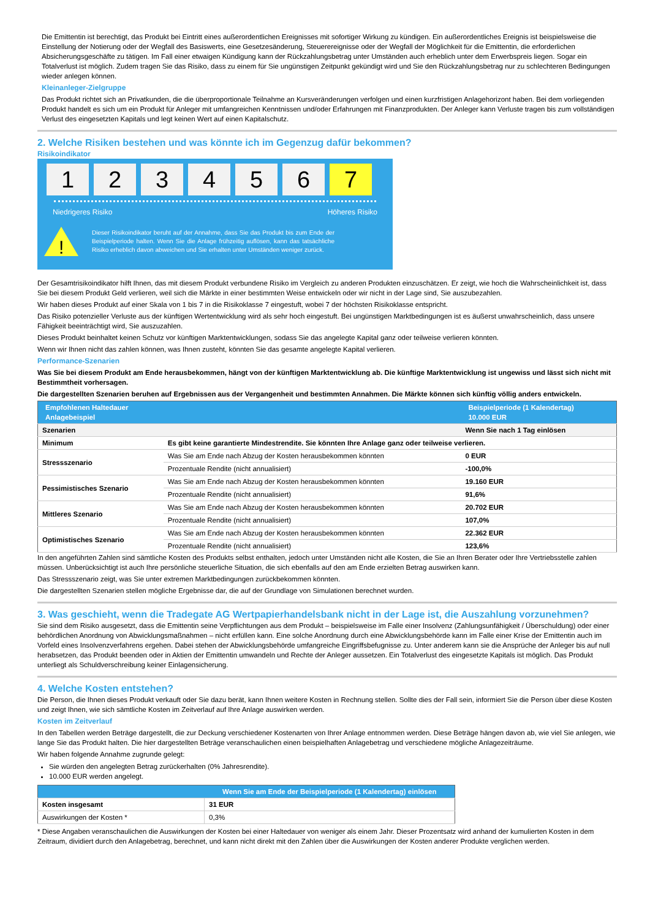Die Emittentin ist berechtigt, das Produkt bei Eintritt eines außerordentlichen Ereignisses mit sofortiger Wirkung zu kündigen. Ein außerordentliches Ereignis ist beispielsweise die Einstellung der Notierung oder der Wegfall des Basiswerts, eine Gesetzesänderung, Steuerereignisse oder der Wegfall der Möglichkeit für die Emittentin, die erforderlichen Absicherungsgeschäfte zu tätigen. Im Fall einer etwaigen Kündigung kann der Rückzahlungsbetrag unter Umständen auch erheblich unter dem Erwerbspreis liegen. Sogar ein Totalverlust ist möglich. Zudem tragen Sie das Risiko, dass zu einem für Sie ungünstigen Zeitpunkt gekündigt wird und Sie den Rückzahlungsbetrag nur zu schlechteren Bedingungen wieder anlegen können.
Kleinanleger-Zielgruppe
Das Produkt richtet sich an Privatkunden, die die überproportionale Teilnahme an Kursveränderungen verfolgen und einen kurzfristigen Anlagehorizont haben. Bei dem vorliegenden Produkt handelt es sich um ein Produkt für Anleger mit umfangreichen Kenntnissen und/oder Erfahrungen mit Finanzprodukten. Der Anleger kann Verluste tragen bis zum vollständigen Verlust des eingesetzten Kapitals und legt keinen Wert auf einen Kapitalschutz.
2. Welche Risiken bestehen und was könnte ich im Gegenzug dafür bekommen?
Risikoindikator
1 2 3 4 5 6 7
Niedrigeres Risiko Höheres Risiko
!
Dieser Risikoindikator beruht auf der Annahme, dass Sie das Produkt bis zum Ende der Beispielperiode halten. Wenn Sie die Anlage frühzeitig auflösen, kann das tatsächliche Risiko erheblich davon abweichen und Sie erhalten unter Umständen weniger zurück.
Der Gesamtrisikoindikator hilft Ihnen, das mit diesem Produkt verbundene Risiko im Vergleich zu anderen Produkten einzuschätzen. Er zeigt, wie hoch die Wahrscheinlichkeit ist, dass Sie bei diesem Produkt Geld verlieren, weil sich die Märkte in einer bestimmten Weise entwickeln oder wir nicht in der Lage sind, Sie auszubezahlen.
Wir haben dieses Produkt auf einer Skala von 1 bis 7 in die Risikoklasse 7 eingestuft, wobei 7 der höchsten Risikoklasse entspricht.
Das Risiko potenzieller Verluste aus der künftigen Wertentwicklung wird als sehr hoch eingestuft. Bei ungünstigen Marktbedingungen ist es äußerst unwahrscheinlich, dass unsere Fähigkeit beeinträchtigt wird, Sie auszuzahlen.
Dieses Produkt beinhaltet keinen Schutz vor künftigen Marktentwicklungen, sodass Sie das angelegte Kapital ganz oder teilweise verlieren könnten.
Wenn wir Ihnen nicht das zahlen können, was Ihnen zusteht, könnten Sie das gesamte angelegte Kapital verlieren.
Performance-Szenarien
Was Sie bei diesem Produkt am Ende herausbekommen, hängt von der künftigen Marktentwicklung ab. Die künftige Marktentwicklung ist ungewiss und lässt sich nicht mit Bestimmtheit vorhersagen.
Die dargestellten Szenarien beruhen auf Ergebnissen aus der Vergangenheit und bestimmten Annahmen. Die Märkte können sich künftig völlig anders entwickeln.
| Empfohlenen Haltedauer Anlagebeispiel | | Beispielperiode (1 Kalendertag) 10.000 EUR |
| --- | --- | --- |
| Szenarien | | Wenn Sie nach 1 Tag einlösen |
| Minimum | Es gibt keine garantierte Mindestrendite. Sie könnten Ihre Anlage ganz oder teilweise verlieren. | |
| Stressszenario | Was Sie am Ende nach Abzug der Kosten herausbekommen könnten | 0 EUR |
| | Prozentuale Rendite (nicht annualisiert) | -100,0% |
| Pessimistisches Szenario | Was Sie am Ende nach Abzug der Kosten herausbekommen könnten | 19.160 EUR |
| | Prozentuale Rendite (nicht annualisiert) | 91,6% |
| Mittleres Szenario | Was Sie am Ende nach Abzug der Kosten herausbekommen könnten | 20.702 EUR |
| | Prozentuale Rendite (nicht annualisiert) | 107,0% |
| Optimistisches Szenario | Was Sie am Ende nach Abzug der Kosten herausbekommen könnten | 22.362 EUR |
| | Prozentuale Rendite (nicht annualisiert) | 123,6% |
In den angeführten Zahlen sind sämtliche Kosten des Produkts selbst enthalten, jedoch unter Umständen nicht alle Kosten, die Sie an Ihren Berater oder Ihre Vertriebsstelle zahlen müssen. Unberücksichtigt ist auch Ihre persönliche steuerliche Situation, die sich ebenfalls auf den am Ende erzielten Betrag auswirken kann.
Das Stressszenario zeigt, was Sie unter extremen Marktbedingungen zurückbekommen könnten.
Die dargestellten Szenarien stellen mögliche Ergebnisse dar, die auf der Grundlage von Simulationen berechnet wurden.
3. Was geschieht, wenn die Tradegate AG Wertpapierhandelsbank nicht in der Lage ist, die Auszahlung vorzunehmen?
Sie sind dem Risiko ausgesetzt, dass die Emittentin seine Verpflichtungen aus dem Produkt – beispielsweise im Falle einer Insolvenz (Zahlungsunfähigkeit / Überschuldung) oder einer behördlichen Anordnung von Abwicklungsmaßnahmen – nicht erfüllen kann. Eine solche Anordnung durch eine Abwicklungsbehörde kann im Falle einer Krise der Emittentin auch im Vorfeld eines Insolvenzverfahrens ergehen. Dabei stehen der Abwicklungsbehörde umfangreiche Eingriffsbefugnisse zu. Unter anderem kann sie die Ansprüche der Anleger bis auf null herabsetzen, das Produkt beenden oder in Aktien der Emittentin umwandeln und Rechte der Anleger aussetzen. Ein Totalverlust des eingesetzte Kapitals ist möglich. Das Produkt unterliegt als Schuldverschreibung keiner Einlagensicherung.
4. Welche Kosten entstehen?
Die Person, die Ihnen dieses Produkt verkauft oder Sie dazu berät, kann Ihnen weitere Kosten in Rechnung stellen. Sollte dies der Fall sein, informiert Sie die Person über diese Kosten und zeigt Ihnen, wie sich sämtliche Kosten im Zeitverlauf auf Ihre Anlage auswirken werden.
Kosten im Zeitverlauf
In den Tabellen werden Beträge dargestellt, die zur Deckung verschiedener Kostenarten von Ihrer Anlage entnommen werden. Diese Beträge hängen davon ab, wie viel Sie anlegen, wie lange Sie das Produkt halten. Die hier dargestellten Beträge veranschaulichen einen beispielhaften Anlagebetrag und verschiedene mögliche Anlagezeiträume.
Wir haben folgende Annahme zugrunde gelegt:
Sie würden den angelegten Betrag zurückerhalten (0% Jahresrendite).
10.000 EUR werden angelegt.
| | Wenn Sie am Ende der Beispielperiode (1 Kalendertag) einlösen |
| --- | --- |
| Kosten insgesamt | 31 EUR |
| Auswirkungen der Kosten * | 0,3% |
* Diese Angaben veranschaulichen die Auswirkungen der Kosten bei einer Haltedauer von weniger als einem Jahr. Dieser Prozentsatz wird anhand der kumulierten Kosten in dem Zeitraum, dividiert durch den Anlagebetrag, berechnet, und kann nicht direkt mit den Zahlen über die Auswirkungen der Kosten anderer Produkte verglichen werden.